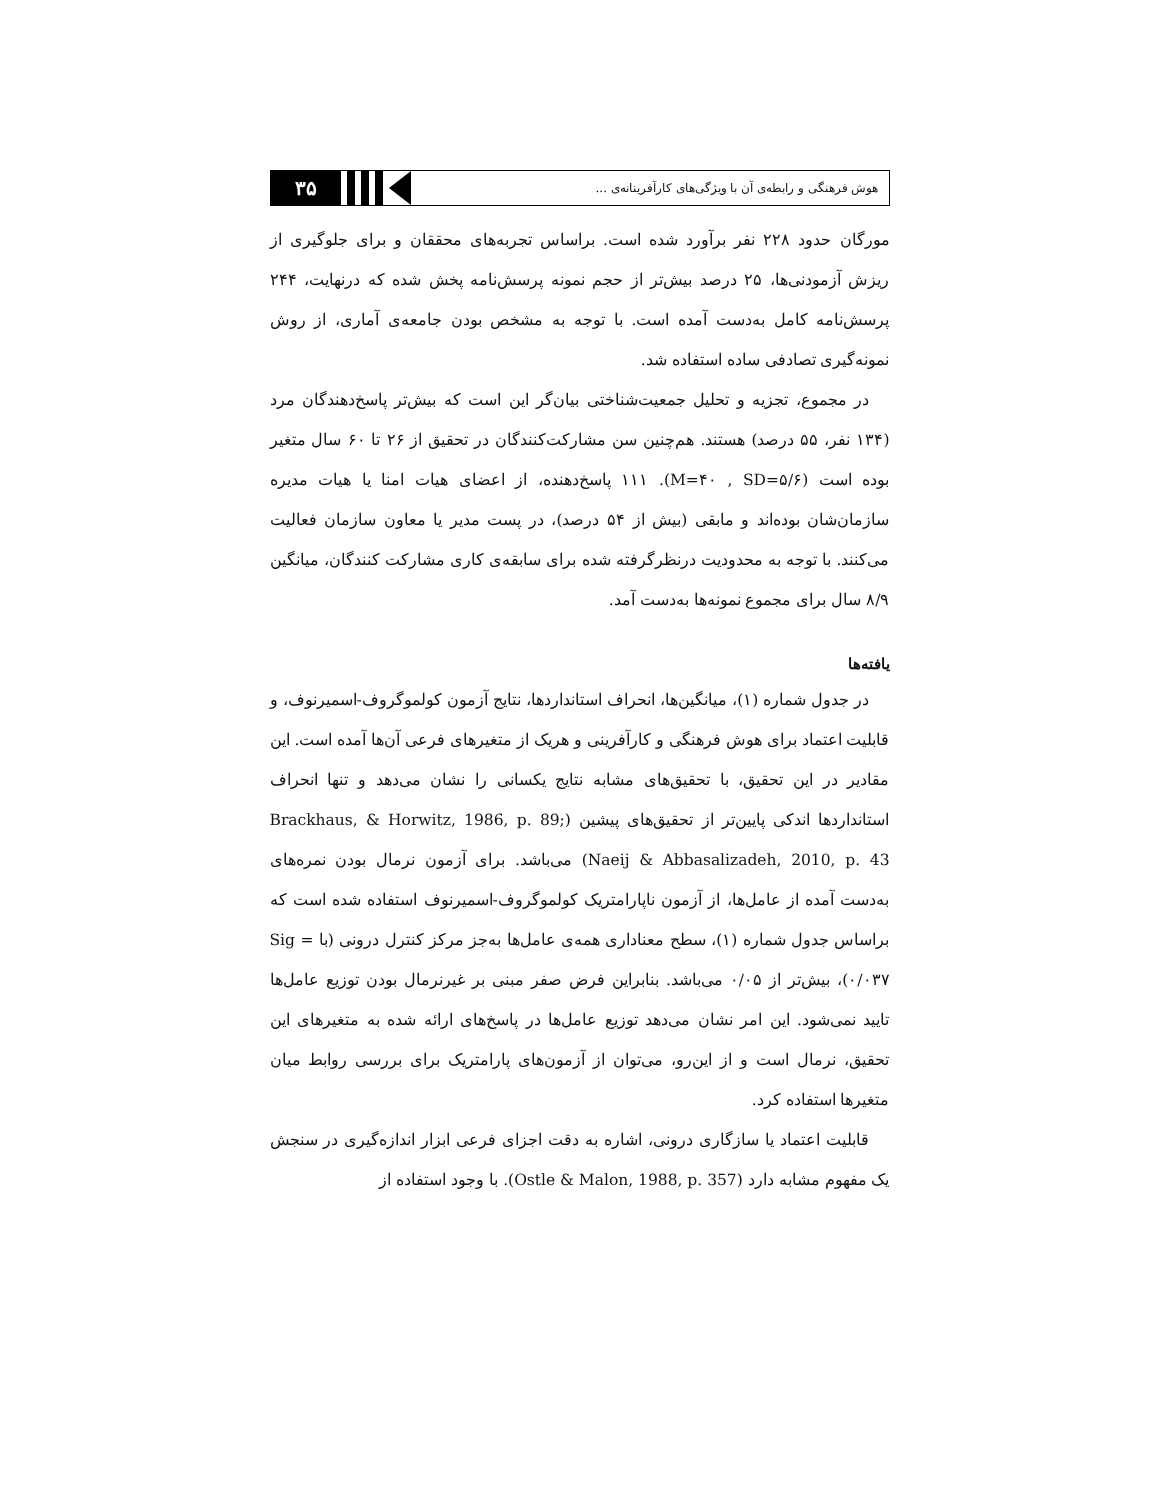هوش فرهنگی و رابطه‌ی آن با ویژگی‌های کارآفرینانه‌ی ...
۳۵
مورگان حدود ۲۲۸ نفر برآورد شده است. براساس تجربه‌های محققان و برای جلوگیری از ریزش آزمودنی‌ها، ۲۵ درصد بیش‌تر از حجم نمونه پرسش‌نامه پخش شده که درنهایت، ۲۴۴ پرسش‌نامه کامل به‌دست آمده است. با توجه به مشخص بودن جامعه‌ی آماری، از روش نمونه‌گیری تصادفی ساده استفاده شد.
در مجموع، تجزیه و تحلیل جمعیت‌شناختی بیان‌گر این است که بیش‌تر پاسخ‌دهندگان مرد (۱۳۴ نفر، ۵۵ درصد) هستند. هم‌چنین سن مشارکت‌کنندگان در تحقیق از ۲۶ تا ۶۰ سال متغیر بوده است (M=۴۰ , SD=۵/۶). ۱۱۱ پاسخ‌دهنده، از اعضای هیات امنا یا هیات مدیره سازمان‌شان بوده‌اند و مابقی (بیش از ۵۴ درصد)، در پست مدیر یا معاون سازمان فعالیت می‌کنند. با توجه به محدودیت درنظرگرفته شده برای سابقه‌ی کاری مشارکت کنندگان، میانگین ۸/۹ سال برای مجموع نمونه‌ها به‌دست آمد.
یافته‌ها
در جدول شماره (۱)، میانگین‌ها، انحراف استانداردها، نتایج آزمون کولموگروف-اسمیرنوف، و قابلیت اعتماد برای هوش فرهنگی و کارآفرینی و هریک از متغیرهای فرعی آن‌ها آمده است. این مقادیر در این تحقیق، با تحقیق‌های مشابه نتایج یکسانی را نشان می‌دهد و تنها انحراف استانداردها اندکی پایین‌تر از تحقیق‌های پیشین (Brackhaus, & Horwitz, 1986, p. 89; Naeij & Abbasalizadeh, 2010, p. 43) می‌باشد. برای آزمون نرمال بودن نمره‌های به‌دست آمده از عامل‌ها، از آزمون ناپارامتریک کولموگروف-اسمیرنوف استفاده شده است که براساس جدول شماره (۱)، سطح معناداری همه‌ی عامل‌ها به‌جز مرکز کنترل درونی (با Sig = ۰/۰۳۷)، بیش‌تر از ۰/۰۵ می‌باشد. بنابراین فرض صفر مبنی بر غیرنرمال بودن توزیع عامل‌ها تایید نمی‌شود. این امر نشان می‌دهد توزیع عامل‌ها در پاسخ‌های ارائه شده به متغیرهای این تحقیق، نرمال است و از این‌رو، می‌توان از آزمون‌های پارامتریک برای بررسی روابط میان متغیرها استفاده کرد.
قابلیت اعتماد یا سازگاری درونی، اشاره به دقت اجزای فرعی ابزار اندازه‌گیری در سنجش یک مفهوم مشابه دارد (Ostle & Malon, 1988, p. 357). با وجود استفاده از